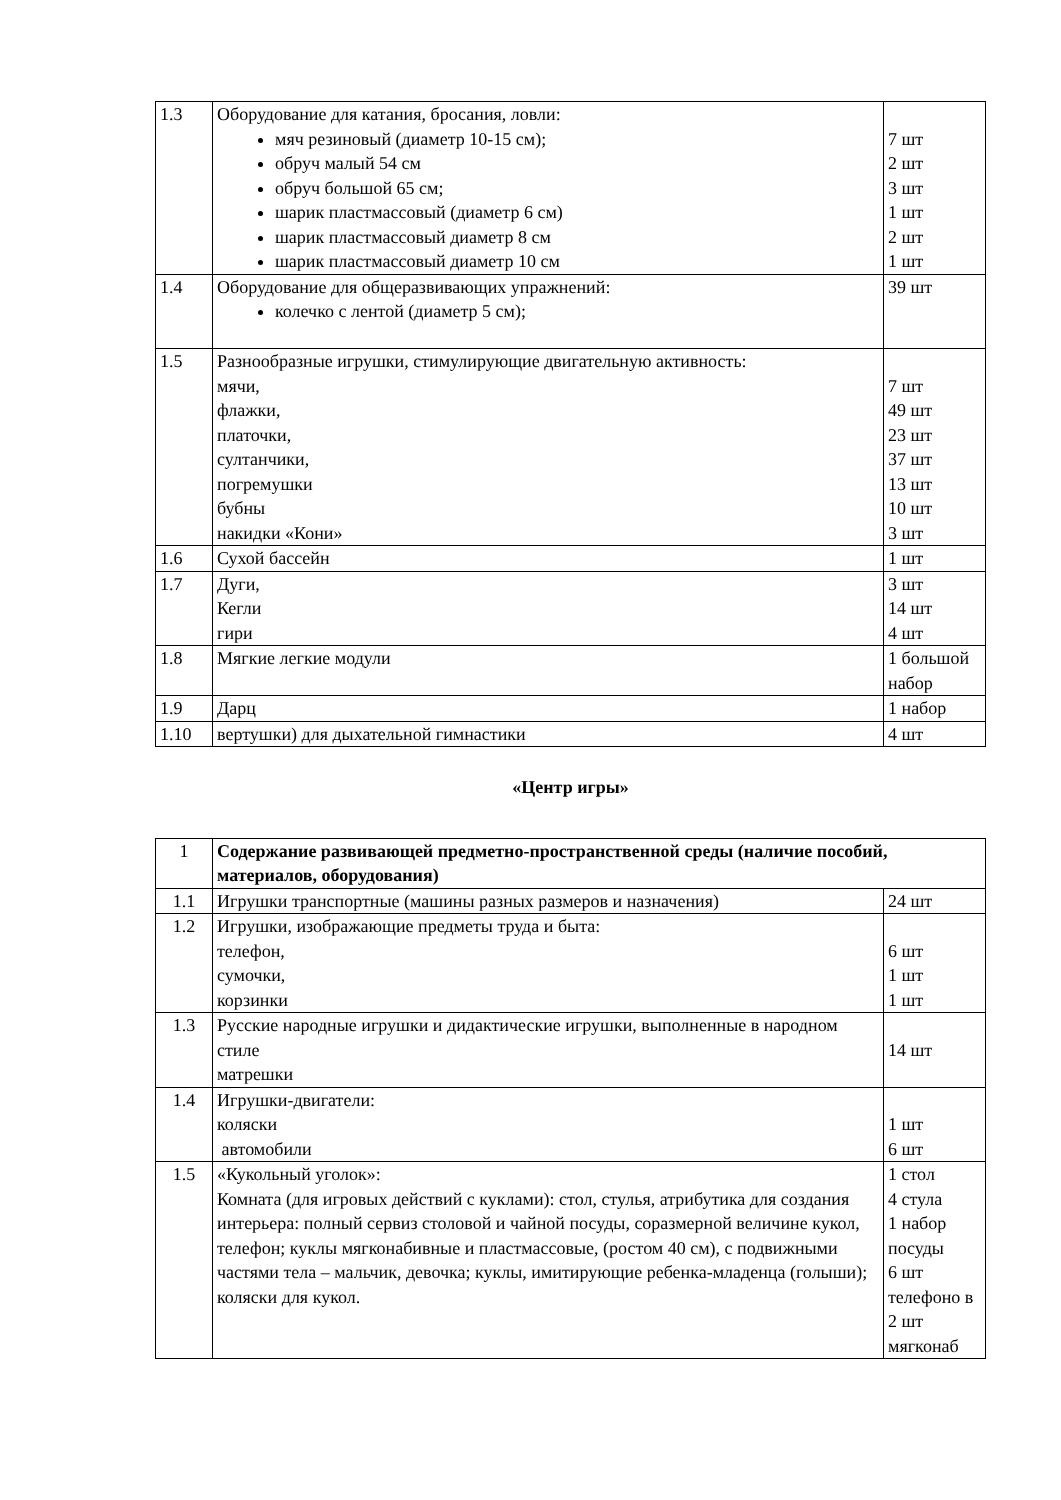| 1.3 | Оборудование для катания, бросания, ловли: мяч резиновый (диаметр 10-15 см); обруч малый 54 см обруч большой 65 см; шарик пластмассовый (диаметр 6 см) шарик пластмассовый диаметр 8 см шарик пластмассовый диаметр 10 см | 7 шт 2 шт 3 шт 1 шт 2 шт 1 шт |
| 1.4 | Оборудование для общеразвивающих упражнений: колечко с лентой (диаметр 5 см); | 39 шт |
| 1.5 | Разнообразные игрушки, стимулирующие двигательную активность: мячи, флажки, платочки, султанчики, погремушки бубны накидки «Кони» | 7 шт 49 шт 23 шт 37 шт 13 шт 10 шт 3 шт |
| 1.6 | Сухой бассейн | 1 шт |
| 1.7 | Дуги, Кегли гири | 3 шт 14 шт 4 шт |
| 1.8 | Мягкие легкие модули | 1 большой набор |
| 1.9 | Дарц | 1 набор |
| 1.10 | вертушки) для дыхательной гимнастики | 4 шт |
«Центр игры»
| 1 | Содержание развивающей предметно-пространственной среды (наличие пособий, материалов, оборудования) | |
| 1.1 | Игрушки транспортные (машины разных размеров и назначения) | 24 шт |
| 1.2 | Игрушки, изображающие предметы труда и быта: телефон, сумочки, корзинки | 6 шт 1 шт 1 шт |
| 1.3 | Русские народные игрушки и дидактические игрушки, выполненные в народном стиле матрешки | 14 шт |
| 1.4 | Игрушки-двигатели: коляски автомобили | 1 шт 6 шт |
| 1.5 | «Кукольный уголок»: Комната (для игровых действий с куклами): стол, стулья, атрибутика для создания интерьера: полный сервиз столовой и чайной посуды, соразмерной величине кукол, телефон; куклы мягконабивные и пластмассовые, (ростом 40 см), с подвижными частями тела – мальчик, девочка; куклы, имитирующие ребенка-младенца (голыши); коляски для кукол. | 1 стол 4 стула 1 набор посуды 6 шт телефоно в 2 шт мягконаб |